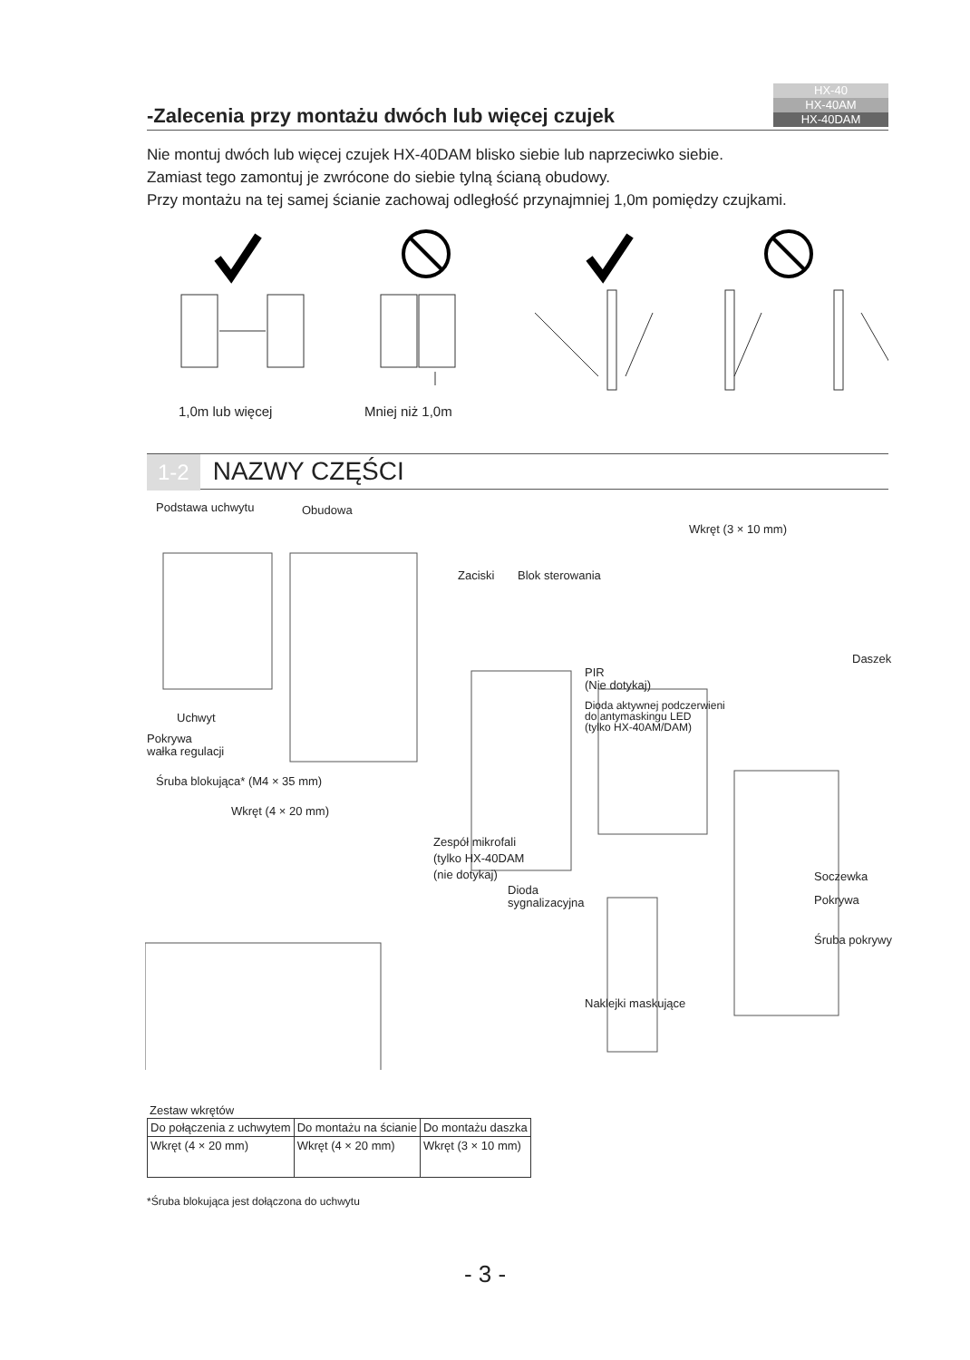HX-40
HX-40AM
HX-40DAM
-Zalecenia przy montażu dwóch lub więcej czujek
Nie montuj dwóch lub więcej czujek HX-40DAM blisko siebie lub naprzeciwko siebie.
Zamiast tego zamontuj je zwrócone do siebie tylną ścianą obudowy.
Przy montażu na tej samej ścianie zachowaj odległość przynajmniej 1,0m pomiędzy czujkami.
1,0m lub więcej Mniej niż 1,0m
1-2 NAZWY CZĘŚCI
Podstawa uchwytu Obudowa
Wkręt (3 × 10 mm)
Zaciski Blok sterowania
Daszek
PIR
(Nie dotykaj)
Dioda aktywnej podczerwieni
do antymaskingu LED
(tylko HX-40AM/DAM)
Uchwyt
Pokrywa
wałka regulacji
Śruba blokująca* (M4 × 35 mm)
Wkręt (4 × 20 mm)
Zespół mikrofali
(tylko HX-40DAM
(nie dotykaj)
Soczewka
Dioda
sygnalizacyjna
Pokrywa
Śruba pokrywy
Naklejki maskujące
Zestaw wkrętów
| Do połączenia z uchwytem | Do montażu na ścianie | Do montażu daszka |
| --- | --- | --- |
| Wkręt (4 × 20 mm) | Wkręt (4 × 20 mm) | Wkręt (3 × 10 mm) |
*Śruba blokująca jest dołączona do uchwytu
- 3 -